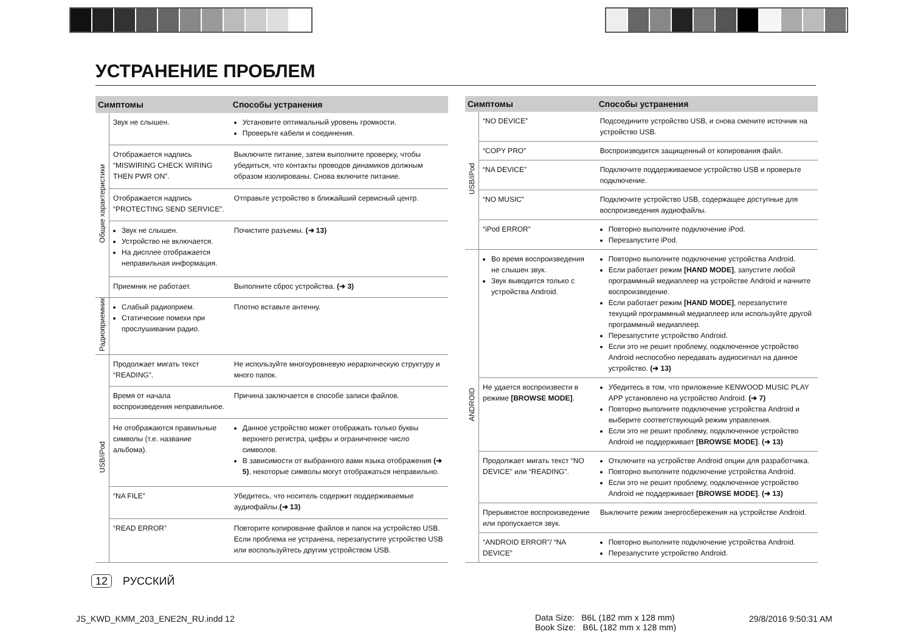УСТРАНЕНИЕ ПРОБЛЕМ
| Симптомы | | Способы устранения |
| --- | --- | --- |
| Общие характеристики | Звук не слышен. | Установите оптимальный уровень громкости. Проверьте кабели и соединения. |
| | Отображается надпись “MISWIRING CHECK WIRING THEN PWR ON”. | Выключите питание, затем выполните проверку, чтобы убедиться, что контакты проводов динамиков должным образом изолированы. Снова включите питание. |
| | Отображается надпись “PROTECTING SEND SERVICE”. | Отправьте устройство в ближайший сервисный центр. |
| | Звук не слышен. Устройство не включается. На дисплее отображается неправильная информация. | Почистите разъемы. (➜ 13) |
| | Приемник не работает. | Выполните сброс устройства. (➜ 3) |
| Радиоприемник | Слабый радиоприем. Статические помехи при прослушивании радио. | Плотно вставьте антенну. |
| USB/iPod | Продолжает мигать текст “READING”. | Не используйте многоуровневую иерархическую структуру и много папок. |
| | Время от начала воспроизведения неправильное. | Причина заключается в способе записи файлов. |
| | Не отображаются правильные символы (т.е. название альбома). | Данное устройство может отображать только буквы верхнего регистра, цифры и ограниченное число символов. В зависимости от выбранного вами языка отображения (➜ 5) , некоторые символы могут отображаться неправильно. |
| | “NA FILE” | Убедитесь, что носитель содержит поддерживаемые аудиофайлы. (➜ 13) |
| | “READ ERROR” | Повторите копирование файлов и папок на устройство USB. Если проблема не устранена, перезапустите устройство USB или воспользуйтесь другим устройством USB. |
| Симптомы | | Способы устранения |
| --- | --- | --- |
| USB/iPod | “NO DEVICE” | Подсоедините устройство USB, и снова смените источник на устройство USB. |
| | “COPY PRO” | Воспроизводится защищенный от копирования файл. |
| | “NA DEVICE” | Подключите поддерживаемое устройство USB и проверьте подключение. |
| | “NO MUSIC” | Подключите устройство USB, содержащее доступные для воспроизведения аудиофайлы. |
| | “iPod ERROR” | Повторно выполните подключение iPod. Перезапустите iPod. |
| ANDROID | Во время воспроизведения не слышен звук. Звук выводится только с устройства Android. | Повторно выполните подключение устройства Android. Если работает режим [HAND MODE] , запустите любой программный медиаплеер на устройстве Android и начните воспроизведение. Если работает режим [HAND MODE] , перезапустите текущий программный медиаплеер или используйте другой программный медиаплеер. Перезапустите устройство Android. Если это не решит проблему, подключенное устройство Android неспособно передавать аудиосигнал на данное устройство. (➜ 13) |
| | Не удается воспроизвести в режиме [BROWSE MODE] . | Убедитесь в том, что приложение KENWOOD MUSIC PLAY APP установлено на устройство Android. (➜ 7) Повторно выполните подключение устройства Android и выберите соответствующий режим управления. Если это не решит проблему, подключенное устройство Android не поддерживает [BROWSE MODE] . (➜ 13) |
| | Продолжает мигать текст “NO DEVICE” или “READING”. | Отключите на устройстве Android опции для разработчика. Повторно выполните подключение устройства Android. Если это не решит проблему, подключенное устройство Android не поддерживает [BROWSE MODE] . (➜ 13) |
| | Прерывистое воспроизведение или пропускается звук. | Выключите режим энергосбережения на устройстве Android. |
| | “ANDROID ERROR”/ “NA DEVICE” | Повторно выполните подключение устройства Android. Перезапустите устройство Android. |
12 РУССКИЙ
JS_KWD_KMM_203_ENE2N_RU.indd 12
Data Size: B6L (182 mm x 128 mm)
Book Size: B6L (182 mm x 128 mm)
29/8/2016 9:50:31 AM